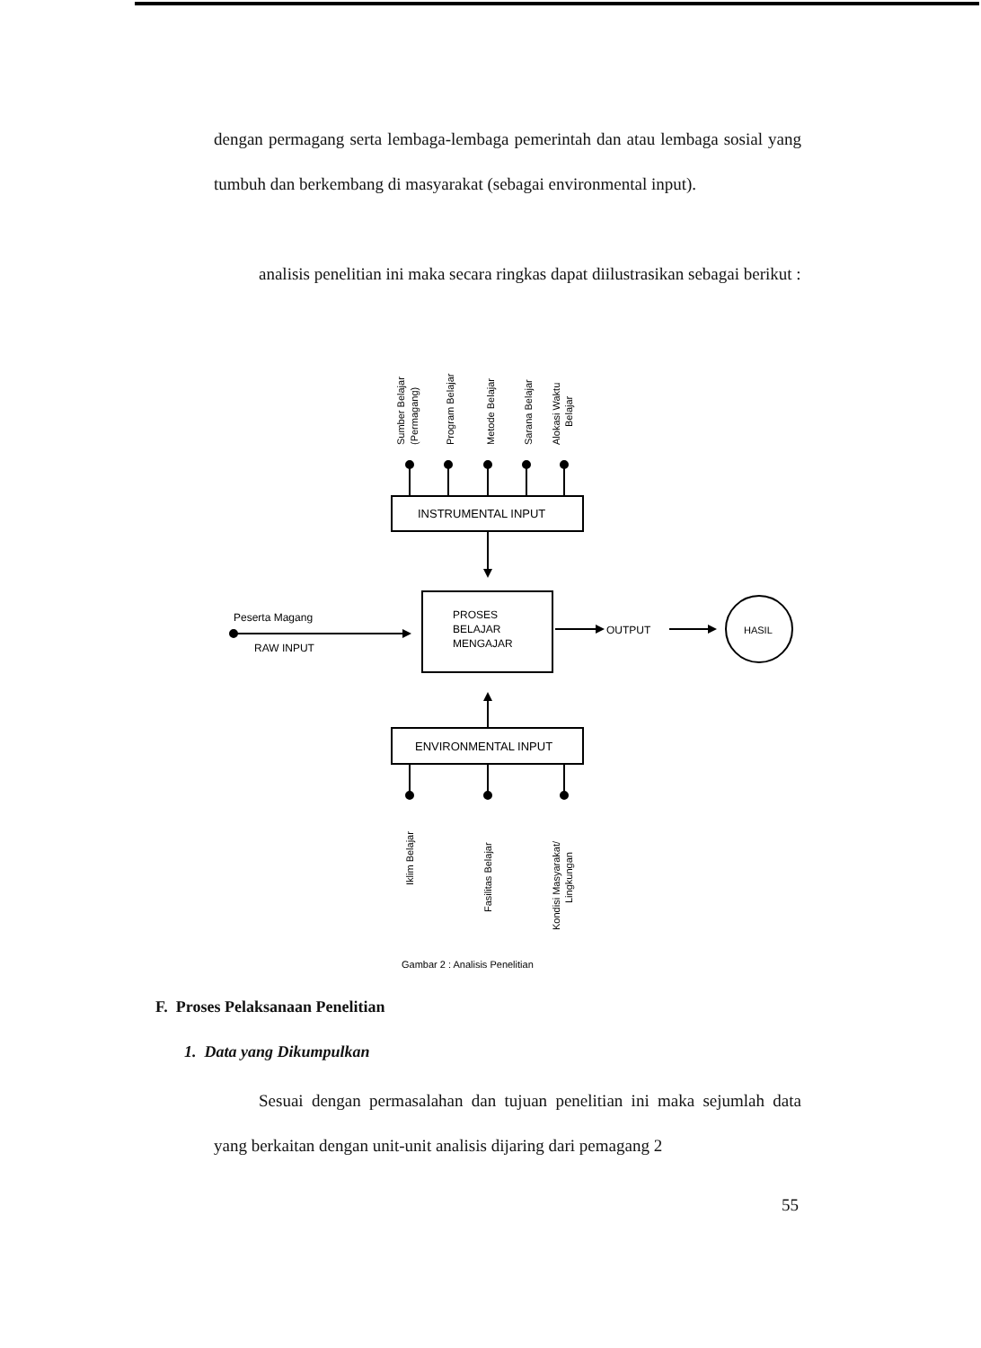dengan permagang serta lembaga-lembaga pemerintah dan atau lembaga sosial yang tumbuh dan berkembang di masyarakat (sebagai environmental input).
analisis penelitian ini maka secara ringkas dapat diilustrasikan sebagai berikut :
Sumber Belajar
(Permagang)
Program Belajar
Metode Belajar
Sarana Belajar
Alokasi Waktu
Belajar
INSTRUMENTAL INPUT
Peserta Magang
RAW INPUT
PROSES
BELAJAR
MENGAJAR
OUTPUT
HASIL
ENVIRONMENTAL INPUT
Iklim Belajar
Fasilitas Belajar
Kondisi Masyarakat/
Lingkungan
Gambar 2 : Analisis Penelitian
F. Proses Pelaksanaan Penelitian
1. Data yang Dikumpulkan
Sesuai dengan permasalahan dan tujuan penelitian ini maka sejumlah data yang berkaitan dengan unit-unit analisis dijaring dari pemagang 2
55